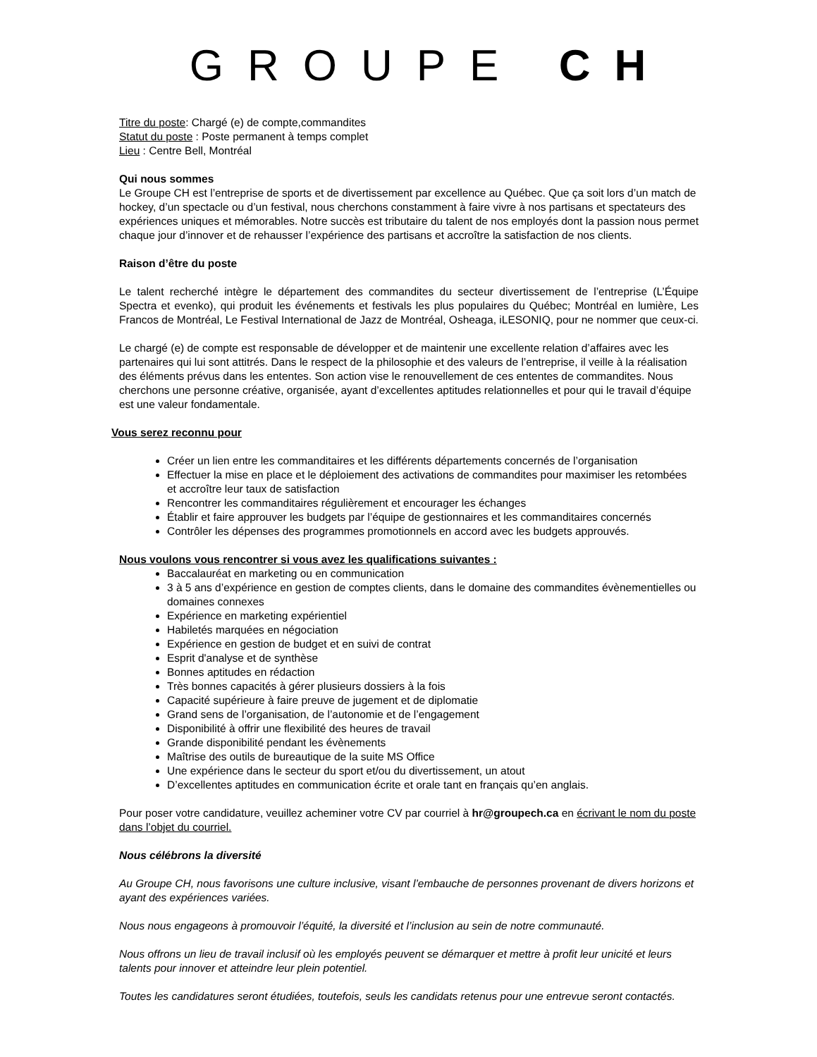GROUPE CH
Titre du poste: Chargé (e) de compte,commandites
Statut du poste : Poste permanent à temps complet
Lieu : Centre Bell, Montréal
Qui nous sommes
Le Groupe CH est l’entreprise de sports et de divertissement par excellence au Québec. Que ça soit lors d’un match de hockey, d’un spectacle ou d’un festival, nous cherchons constamment à faire vivre à nos partisans et spectateurs des expériences uniques et mémorables. Notre succès est tributaire du talent de nos employés dont la passion nous permet chaque jour d’innover et de rehausser l’expérience des partisans et accroître la satisfaction de nos clients.
Raison d’être du poste
Le talent recherché intègre le département des commandites du secteur divertissement de l’entreprise (L’Équipe Spectra et evenko), qui produit les événements et festivals les plus populaires du Québec; Montréal en lumière, Les Francos de Montréal, Le Festival International de Jazz de Montréal, Osheaga, iLESONIQ, pour ne nommer que ceux-ci.
Le chargé (e) de compte est responsable de développer et de maintenir une excellente relation d’affaires avec les partenaires qui lui sont attitrés. Dans le respect de la philosophie et des valeurs de l’entreprise, il veille à la réalisation des éléments prévus dans les ententes. Son action vise le renouvellement de ces ententes de commandites. Nous cherchons une personne créative, organisée, ayant d’excellentes aptitudes relationnelles et pour qui le travail d’équipe est une valeur fondamentale.
Vous serez reconnu pour
Créer un lien entre les commanditaires et les différents départements concernés de l’organisation
Effectuer la mise en place et le déploiement des activations de commandites pour maximiser les retombées et accroître leur taux de satisfaction
Rencontrer les commanditaires régulièrement et encourager les échanges
Établir et faire approuver les budgets par l’équipe de gestionnaires et les commanditaires concernés
Contrôler les dépenses des programmes promotionnels en accord avec les budgets approuvés.
Nous voulons vous rencontrer si vous avez les qualifications suivantes :
Baccalauréat en marketing ou en communication
3 à 5 ans d’expérience en gestion de comptes clients, dans le domaine des commandites évènementielles ou domaines connexes
Expérience en marketing expérientiel
Habiletés marquées en négociation
Expérience en gestion de budget et en suivi de contrat
Esprit d'analyse et de synthèse
Bonnes aptitudes en rédaction
Très bonnes capacités à gérer plusieurs dossiers à la fois
Capacité supérieure à faire preuve de jugement et de diplomatie
Grand sens de l’organisation, de l’autonomie et de l’engagement
Disponibilité à offrir une flexibilité des heures de travail
Grande disponibilité pendant les évènements
Maîtrise des outils de bureautique de la suite MS Office
Une expérience dans le secteur du sport et/ou du divertissement, un atout
D’excellentes aptitudes en communication écrite et orale tant en français qu’en anglais.
Pour poser votre candidature, veuillez acheminer votre CV par courriel à hr@groupech.ca en écrivant le nom du poste dans l’objet du courriel.
Nous célébrons la diversité
Au Groupe CH, nous favorisons une culture inclusive, visant l’embauche de personnes provenant de divers horizons et ayant des expériences variées.
Nous nous engageons à promouvoir l’équité, la diversité et l’inclusion au sein de notre communauté.
Nous offrons un lieu de travail inclusif où les employés peuvent se démarquer et mettre à profit leur unicité et leurs talents pour innover et atteindre leur plein potentiel.
Toutes les candidatures seront étudiées, toutefois, seuls les candidats retenus pour une entrevue seront contactés.